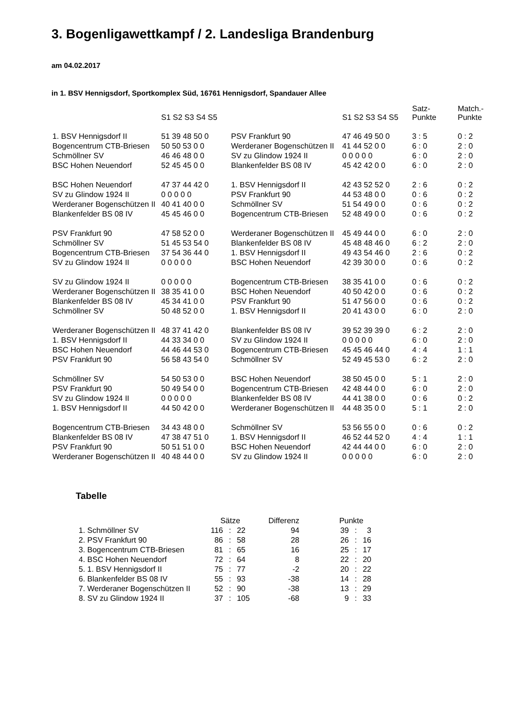3. Bogenligawettkampf / 2. Landesliga Brandenburg
am 04.02.2017
in 1. BSV Hennigsdorf, Sportkomplex Süd, 16761 Hennigsdorf, Spandauer Allee
| | S1 S2 S3 S4 S5 | | S1 S2 S3 S4 S5 | Satz- Punkte | Match.- Punkte |
| --- | --- | --- | --- | --- | --- |
| 1. BSV Hennigsdorf II | 51 39 48 50 0 | PSV Frankfurt 90 | 47 46 49 50 0 | 3 : 5 | 0 : 2 |
| Bogencentrum CTB-Briesen | 50 50 53 0 0 | Werderaner Bogenschützen II | 41 44 52 0 0 | 6 : 0 | 2 : 0 |
| Schmöllner SV | 46 46 48 0 0 | SV zu Glindow 1924 II | 0 0 0 0 0 | 6 : 0 | 2 : 0 |
| BSC Hohen Neuendorf | 52 45 45 0 0 | Blankenfelder BS 08 IV | 45 42 42 0 0 | 6 : 0 | 2 : 0 |
| BSC Hohen Neuendorf | 47 37 44 42 0 | 1. BSV Hennigsdorf II | 42 43 52 52 0 | 2 : 6 | 0 : 2 |
| SV zu Glindow 1924 II | 0 0 0 0 0 | PSV Frankfurt 90 | 44 53 48 0 0 | 0 : 6 | 0 : 2 |
| Werderaner Bogenschützen II | 40 41 40 0 0 | Schmöllner SV | 51 54 49 0 0 | 0 : 6 | 0 : 2 |
| Blankenfelder BS 08 IV | 45 45 46 0 0 | Bogencentrum CTB-Briesen | 52 48 49 0 0 | 0 : 6 | 0 : 2 |
| PSV Frankfurt 90 | 47 58 52 0 0 | Werderaner Bogenschützen II | 45 49 44 0 0 | 6 : 0 | 2 : 0 |
| Schmöllner SV | 51 45 53 54 0 | Blankenfelder BS 08 IV | 45 48 48 46 0 | 6 : 2 | 2 : 0 |
| Bogencentrum CTB-Briesen | 37 54 36 44 0 | 1. BSV Hennigsdorf II | 49 43 54 46 0 | 2 : 6 | 0 : 2 |
| SV zu Glindow 1924 II | 0 0 0 0 0 | BSC Hohen Neuendorf | 42 39 30 0 0 | 0 : 6 | 0 : 2 |
| SV zu Glindow 1924 II | 0 0 0 0 0 | Bogencentrum CTB-Briesen | 38 35 41 0 0 | 0 : 6 | 0 : 2 |
| Werderaner Bogenschützen II | 38 35 41 0 0 | BSC Hohen Neuendorf | 40 50 42 0 0 | 0 : 6 | 0 : 2 |
| Blankenfelder BS 08 IV | 45 34 41 0 0 | PSV Frankfurt 90 | 51 47 56 0 0 | 0 : 6 | 0 : 2 |
| Schmöllner SV | 50 48 52 0 0 | 1. BSV Hennigsdorf II | 20 41 43 0 0 | 6 : 0 | 2 : 0 |
| Werderaner Bogenschützen II | 48 37 41 42 0 | Blankenfelder BS 08 IV | 39 52 39 39 0 | 6 : 2 | 2 : 0 |
| 1. BSV Hennigsdorf II | 44 33 34 0 0 | SV zu Glindow 1924 II | 0 0 0 0 0 | 6 : 0 | 2 : 0 |
| BSC Hohen Neuendorf | 44 46 44 53 0 | Bogencentrum CTB-Briesen | 45 45 46 44 0 | 4 : 4 | 1 : 1 |
| PSV Frankfurt 90 | 56 58 43 54 0 | Schmöllner SV | 52 49 45 53 0 | 6 : 2 | 2 : 0 |
| Schmöllner SV | 54 50 53 0 0 | BSC Hohen Neuendorf | 38 50 45 0 0 | 5 : 1 | 2 : 0 |
| PSV Frankfurt 90 | 50 49 54 0 0 | Bogencentrum CTB-Briesen | 42 48 44 0 0 | 6 : 0 | 2 : 0 |
| SV zu Glindow 1924 II | 0 0 0 0 0 | Blankenfelder BS 08 IV | 44 41 38 0 0 | 0 : 6 | 0 : 2 |
| 1. BSV Hennigsdorf II | 44 50 42 0 0 | Werderaner Bogenschützen II | 44 48 35 0 0 | 5 : 1 | 2 : 0 |
| Bogencentrum CTB-Briesen | 34 43 48 0 0 | Schmöllner SV | 53 56 55 0 0 | 0 : 6 | 0 : 2 |
| Blankenfelder BS 08 IV | 47 38 47 51 0 | 1. BSV Hennigsdorf II | 46 52 44 52 0 | 4 : 4 | 1 : 1 |
| PSV Frankfurt 90 | 50 51 51 0 0 | BSC Hohen Neuendorf | 42 44 44 0 0 | 6 : 0 | 2 : 0 |
| Werderaner Bogenschützen II | 40 48 44 0 0 | SV zu Glindow 1924 II | 0 0 0 0 0 | 6 : 0 | 2 : 0 |
Tabelle
| | Sätze | | | Differenz | Punkte | | |
| 1. Schmöllner SV | 116 | : | 22 | 94 | 39 | : | 3 |
| 2. PSV Frankfurt 90 | 86 | : | 58 | 28 | 26 | : | 16 |
| 3. Bogencentrum CTB-Briesen | 81 | : | 65 | 16 | 25 | : | 17 |
| 4. BSC Hohen Neuendorf | 72 | : | 64 | 8 | 22 | : | 20 |
| 5. 1. BSV Hennigsdorf II | 75 | : | 77 | -2 | 20 | : | 22 |
| 6. Blankenfelder BS 08 IV | 55 | : | 93 | -38 | 14 | : | 28 |
| 7. Werderaner Bogenschützen II | 52 | : | 90 | -38 | 13 | : | 29 |
| 8. SV zu Glindow 1924 II | 37 | : | 105 | -68 | 9 | : | 33 |